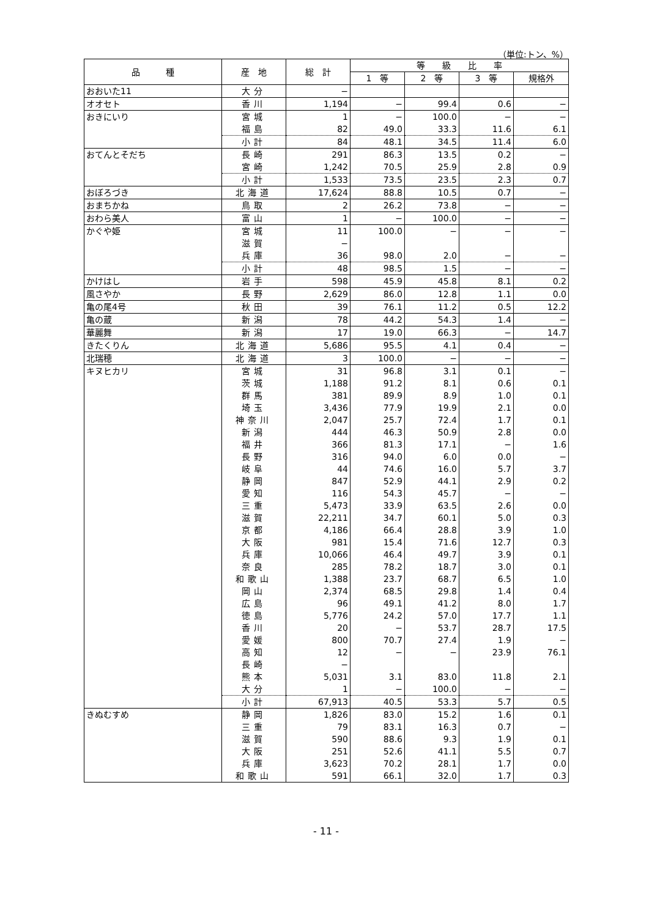（単位:トン、%）
| 品 種 | 産 地 | 総 計 | 等 級 比 率 | | | |
| --- | --- | --- | --- | --- | --- | --- |
| | | | 1 等 | 2 等 | 3 等 | 規格外 |
| おおいた11 | 大分 | − | | | | |
| オオセト | 香川 | 1,194 | − | 99.4 | 0.6 | − |
| おきにいり | 宮城 | 1 | − | 100.0 | − | − |
| | 福島 | 82 | 49.0 | 33.3 | 11.6 | 6.1 |
| | 小計 | 84 | 48.1 | 34.5 | 11.4 | 6.0 |
| おてんとそだち | 長崎 | 291 | 86.3 | 13.5 | 0.2 | − |
| | 宮崎 | 1,242 | 70.5 | 25.9 | 2.8 | 0.9 |
| | 小計 | 1,533 | 73.5 | 23.5 | 2.3 | 0.7 |
| おぼろづき | 北海道 | 17,624 | 88.8 | 10.5 | 0.7 | − |
| おまちかね | 鳥取 | 2 | 26.2 | 73.8 | − | − |
| おわら美人 | 富山 | 1 | − | 100.0 | − | − |
| かぐや姫 | 宮城 | 11 | 100.0 | − | − | − |
| | 滋賀 | − | | | | |
| | 兵庫 | 36 | 98.0 | 2.0 | − | − |
| | 小計 | 48 | 98.5 | 1.5 | − | − |
| かけはし | 岩手 | 598 | 45.9 | 45.8 | 8.1 | 0.2 |
| 風さやか | 長野 | 2,629 | 86.0 | 12.8 | 1.1 | 0.0 |
| 亀の尾4号 | 秋田 | 39 | 76.1 | 11.2 | 0.5 | 12.2 |
| 亀の蔵 | 新潟 | 78 | 44.2 | 54.3 | 1.4 | − |
| 華麗舞 | 新潟 | 17 | 19.0 | 66.3 | − | 14.7 |
| きたくりん | 北海道 | 5,686 | 95.5 | 4.1 | 0.4 | − |
| 北瑞穂 | 北海道 | 3 | 100.0 | − | − | − |
| キヌヒカリ | 宮城 | 31 | 96.8 | 3.1 | 0.1 | − |
| | 茨城 | 1,188 | 91.2 | 8.1 | 0.6 | 0.1 |
| | 群馬 | 381 | 89.9 | 8.9 | 1.0 | 0.1 |
| | 埼玉 | 3,436 | 77.9 | 19.9 | 2.1 | 0.0 |
| | 神奈川 | 2,047 | 25.7 | 72.4 | 1.7 | 0.1 |
| | 新潟 | 444 | 46.3 | 50.9 | 2.8 | 0.0 |
| | 福井 | 366 | 81.3 | 17.1 | − | 1.6 |
| | 長野 | 316 | 94.0 | 6.0 | 0.0 | − |
| | 岐阜 | 44 | 74.6 | 16.0 | 5.7 | 3.7 |
| | 静岡 | 847 | 52.9 | 44.1 | 2.9 | 0.2 |
| | 愛知 | 116 | 54.3 | 45.7 | − | − |
| | 三重 | 5,473 | 33.9 | 63.5 | 2.6 | 0.0 |
| | 滋賀 | 22,211 | 34.7 | 60.1 | 5.0 | 0.3 |
| | 京都 | 4,186 | 66.4 | 28.8 | 3.9 | 1.0 |
| | 大阪 | 981 | 15.4 | 71.6 | 12.7 | 0.3 |
| | 兵庫 | 10,066 | 46.4 | 49.7 | 3.9 | 0.1 |
| | 奈良 | 285 | 78.2 | 18.7 | 3.0 | 0.1 |
| | 和歌山 | 1,388 | 23.7 | 68.7 | 6.5 | 1.0 |
| | 岡山 | 2,374 | 68.5 | 29.8 | 1.4 | 0.4 |
| | 広島 | 96 | 49.1 | 41.2 | 8.0 | 1.7 |
| | 徳島 | 5,776 | 24.2 | 57.0 | 17.7 | 1.1 |
| | 香川 | 20 | − | 53.7 | 28.7 | 17.5 |
| | 愛媛 | 800 | 70.7 | 27.4 | 1.9 | − |
| | 高知 | 12 | − | − | 23.9 | 76.1 |
| | 長崎 | − | | | | |
| | 熊本 | 5,031 | 3.1 | 83.0 | 11.8 | 2.1 |
| | 大分 | 1 | − | 100.0 | − | − |
| | 小計 | 67,913 | 40.5 | 53.3 | 5.7 | 0.5 |
| きぬむすめ | 静岡 | 1,826 | 83.0 | 15.2 | 1.6 | 0.1 |
| | 三重 | 79 | 83.1 | 16.3 | 0.7 | − |
| | 滋賀 | 590 | 88.6 | 9.3 | 1.9 | 0.1 |
| | 大阪 | 251 | 52.6 | 41.1 | 5.5 | 0.7 |
| | 兵庫 | 3,623 | 70.2 | 28.1 | 1.7 | 0.0 |
| | 和歌山 | 591 | 66.1 | 32.0 | 1.7 | 0.3 |
- 11 -